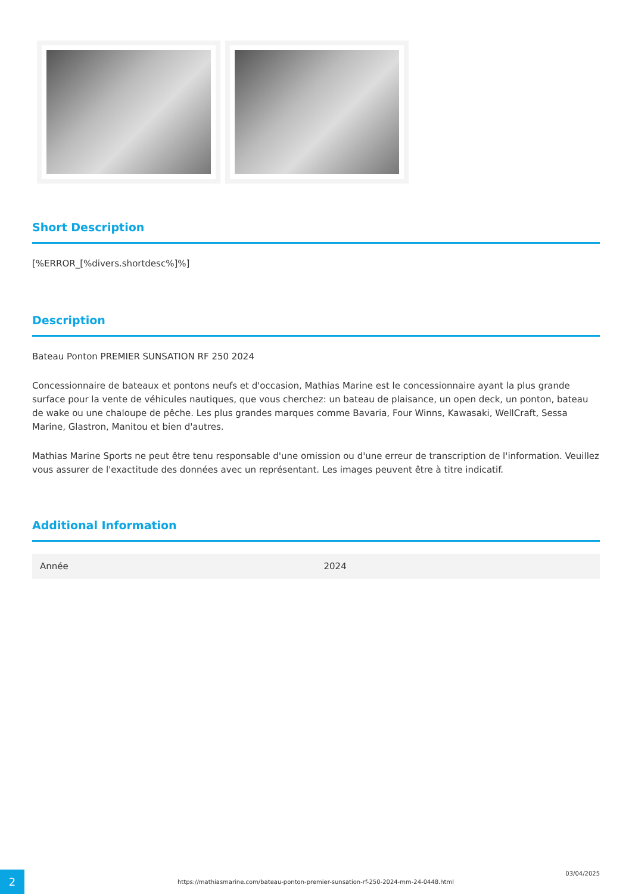Short Description
[%ERROR_[%divers.shortdesc%]%]
Description
Bateau Ponton PREMIER SUNSATION RF 250 2024
Concessionnaire de bateaux et pontons neufs et d'occasion, Mathias Marine est le concessionnaire ayant la plus grande surface pour la vente de véhicules nautiques, que vous cherchez: un bateau de plaisance, un open deck, un ponton, bateau de wake ou une chaloupe de pêche. Les plus grandes marques comme Bavaria, Four Winns, Kawasaki, WellCraft, Sessa Marine, Glastron, Manitou et bien d'autres.
Mathias Marine Sports ne peut être tenu responsable d'une omission ou d'une erreur de transcription de l'information. Veuillez vous assurer de l'exactitude des données avec un représentant. Les images peuvent être à titre indicatif.
Additional Information
| Année | 2024 |
2
https://mathiasmarine.com/bateau-ponton-premier-sunsation-rf-250-2024-mm-24-0448.html
03/04/2025